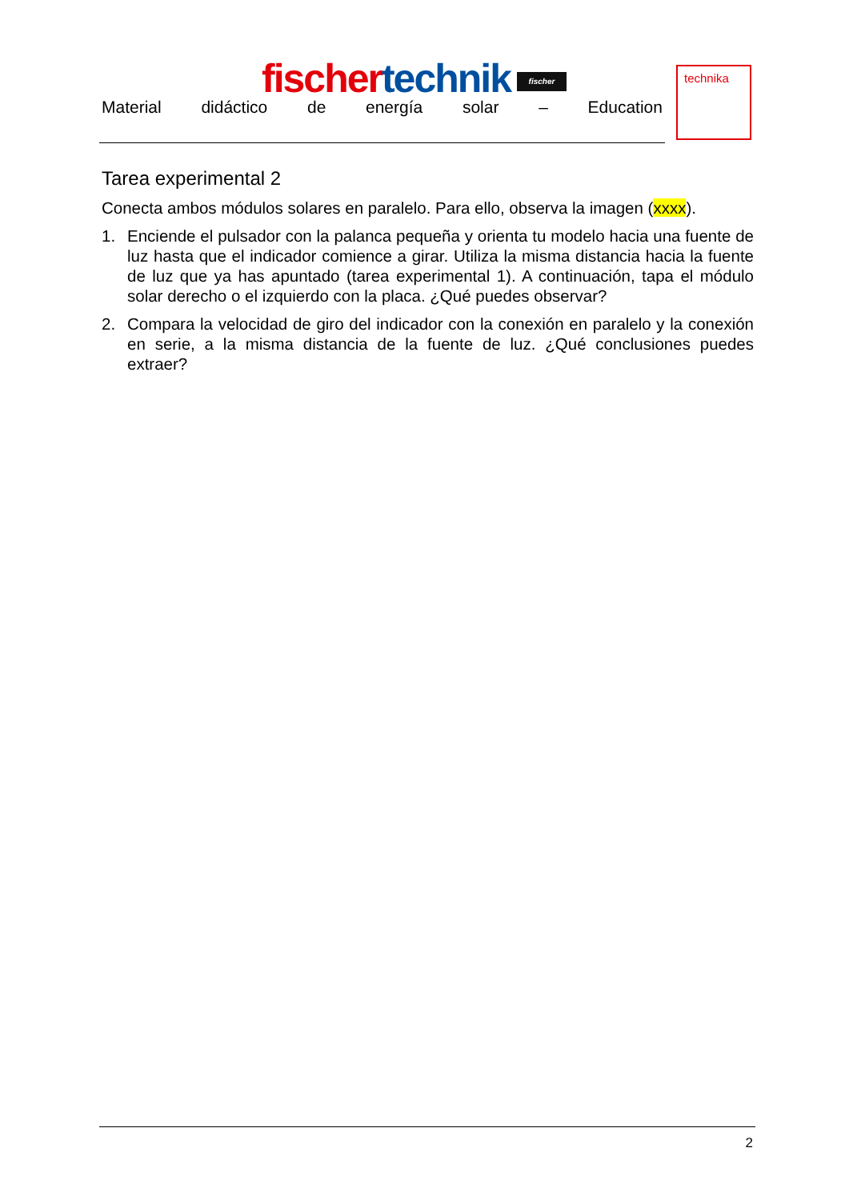fischer technik fischer
Material didáctico de energía solar – Education
technika
Tarea experimental 2
Conecta ambos módulos solares en paralelo. Para ello, observa la imagen (xxxx).
1. Enciende el pulsador con la palanca pequeña y orienta tu modelo hacia una fuente de luz hasta que el indicador comience a girar. Utiliza la misma distancia hacia la fuente de luz que ya has apuntado (tarea experimental 1). A continuación, tapa el módulo solar derecho o el izquierdo con la placa. ¿Qué puedes observar?
2. Compara la velocidad de giro del indicador con la conexión en paralelo y la conexión en serie, a la misma distancia de la fuente de luz. ¿Qué conclusiones puedes extraer?
2